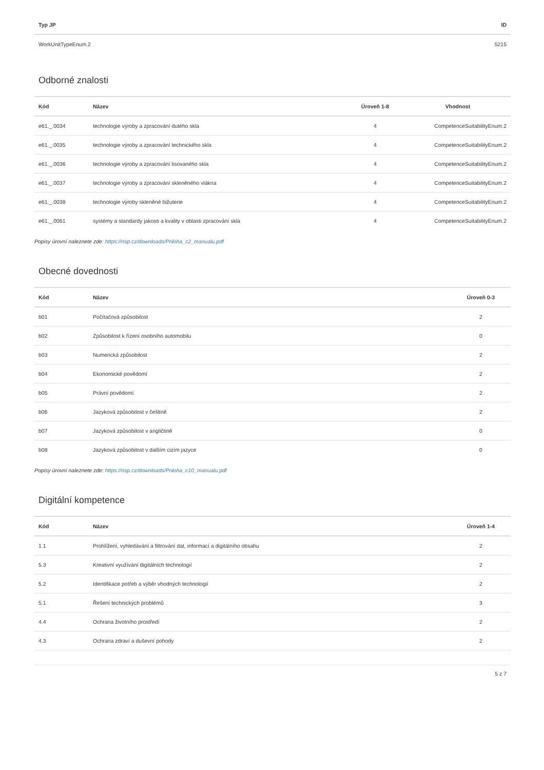| Typ JP | ID |
| --- | --- |
| WorkUnitTypeEnum.2 | 5215 |
Odborné znalosti
| Kód | Název | Úroveň 1-8 | Vhodnost |
| --- | --- | --- | --- |
| e61._.0034 | technologie výroby a zpracování dutého skla | 4 | CompetenceSuitabilityEnum.2 |
| e61._.0035 | technologie výroby a zpracování technického skla | 4 | CompetenceSuitabilityEnum.2 |
| e61._.0036 | technologie výroby a zpracování lisovaného skla | 4 | CompetenceSuitabilityEnum.2 |
| e61._.0037 | technologie výroby a zpracování skleněného vlákna | 4 | CompetenceSuitabilityEnum.2 |
| e61._.0038 | technologie výroby skleněné bižuterie | 4 | CompetenceSuitabilityEnum.2 |
| e61._.0061 | systémy a standardy jakosti a kvality v oblasti zpracování skla | 4 | CompetenceSuitabilityEnum.2 |
Popisy úrovní naleznete zde: https://nsp.cz/downloads/Priloha_c2_manualu.pdf
Obecné dovednosti
| Kód | Název | Úroveň 0-3 |
| --- | --- | --- |
| b01 | Počítačová způsobilost | 2 |
| b02 | Způsobilost k řízení osobního automobilu | 0 |
| b03 | Numerická způsobilost | 2 |
| b04 | Ekonomické povědomí | 2 |
| b05 | Právní povědomí | 2 |
| b06 | Jazyková způsobilost v češtině | 2 |
| b07 | Jazyková způsobilost v angličtině | 0 |
| b08 | Jazyková způsobilost v dalším cizím jazyce | 0 |
Popisy úrovní naleznete zde: https://nsp.cz/downloads/Priloha_c10_manualu.pdf
Digitální kompetence
| Kód | Název | Úroveň 1-4 |
| --- | --- | --- |
| 1.1 | Prohlížení, vyhledávání a filtrování dat, informací a digitálního obsahu | 2 |
| 5.3 | Kreativní využívání digitálních technologií | 2 |
| 5.2 | Identifikace potřeb a výběr vhodných technologií | 2 |
| 5.1 | Řešení technických problémů | 3 |
| 4.4 | Ochrana životního prostředí | 2 |
| 4.3 | Ochrana zdraví a duševní pohody | 2 |
5 z 7